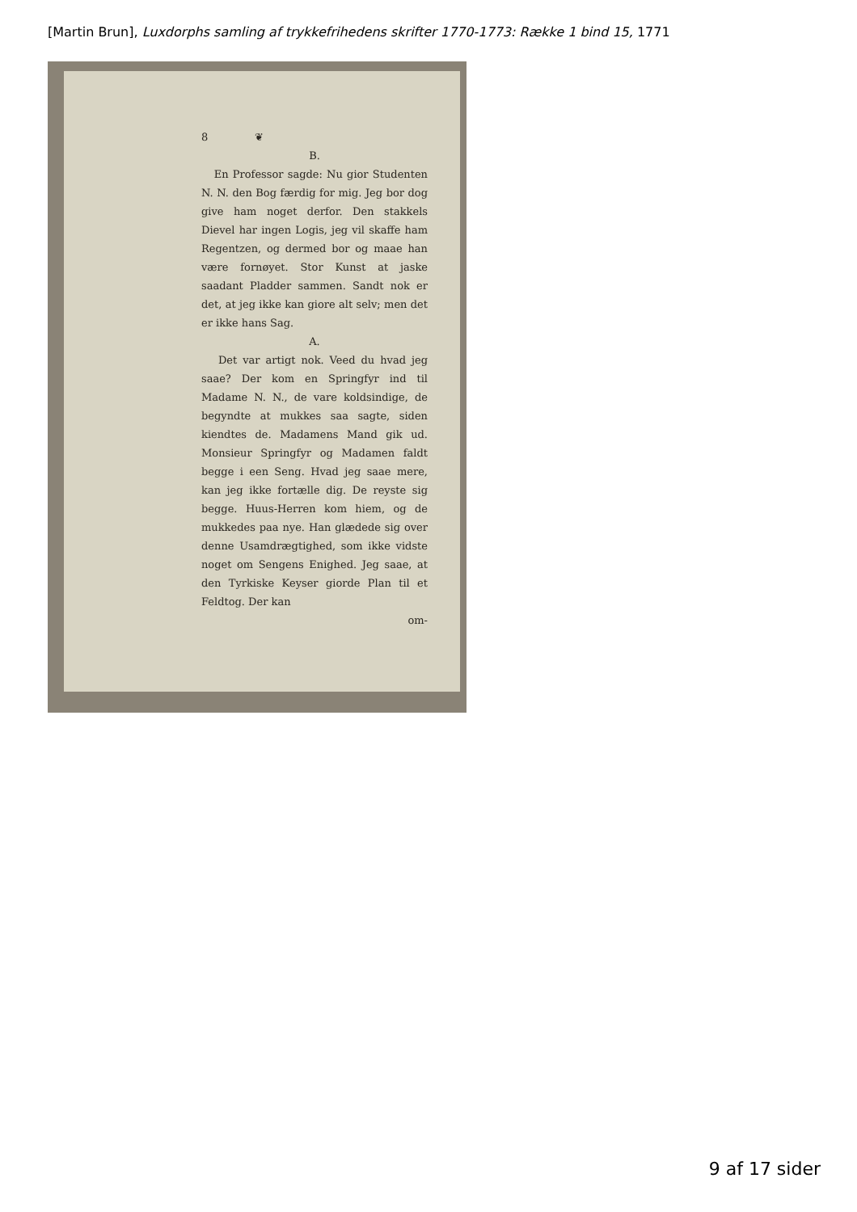[Martin Brun], Luxdorphs samling af trykkefrihedens skrifter 1770-1773: Række 1 bind 15, 1771
8 ❦
B.
En Professor sagde: Nu gior Studenten N. N. den Bog færdig for mig. Jeg bor dog give ham noget derfor. Den stakkels Dievel har ingen Logis, jeg vil skaffe ham Regentzen, og dermed bor og maae han være fornøyet. Stor Kunst at jaske saadant Pladder sammen. Sandt nok er det, at jeg ikke kan giore alt selv; men det er ikke hans Sag.
A.
Det var artigt nok. Veed du hvad jeg saae? Der kom en Springfyr ind til Madame N. N., de vare koldsindige, de begyndte at mukkes saa sagte, siden kiendtes de. Madamens Mand gik ud. Monsieur Springfyr og Madamen faldt begge i een Seng. Hvad jeg saae mere, kan jeg ikke fortælle dig. De reyste sig begge. Huus-Herren kom hiem, og de mukkedes paa nye. Han glædede sig over denne Usamdrægtighed, som ikke vidste noget om Sengens Enighed. Jeg saae, at den Tyrkiske Keyser giorde Plan til et Feldtog. Der kan
om-
9 af 17 sider